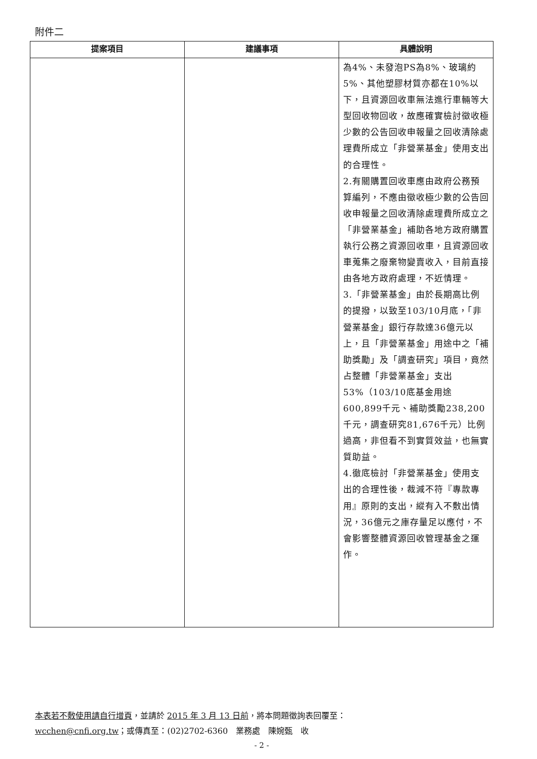附件二
| 提案項目 | 建議事項 | 具體說明 |
| --- | --- | --- |
| | | 為4%、未發泡PS為8%、玻璃約5%、其他塑膠材質亦都在10%以下，且資源回收車無法進行車輛等大型回收物回收，故應確實檢討徵收極少數的公告回收申報量之回收清除處理費所成立「非營業基金」使用支出的合理性。 2.有關購置回收車應由政府公務預算編列，不應由徵收極少數的公告回收申報量之回收清除處理費所成立之「非營業基金」補助各地方政府購置執行公務之資源回收車，且資源回收車蒐集之廢棄物變賣收入，目前直接由各地方政府處理，不近情理。 3.「非營業基金」由於長期高比例的提撥，以致至103/10月底，「非營業基金」銀行存款達36億元以上，且「非營業基金」用途中之「補助獎勵」及「調查研究」項目，竟然占整體「非營業基金」支出53%（103/10底基金用途600,899千元、補助獎勵238,200千元，調查研究81,676千元）比例過高，非但看不到實質效益，也無實質助益。 4.徹底檢討「非營業基金」使用支出的合理性後，裁減不符『專款專用』原則的支出，縱有入不敷出情況，36億元之庫存量足以應付，不會影響整體資源回收管理基金之運作。 |
本表若不敷使用請自行增頁，並請於 2015 年 3 月 13 日前，將本問題徵詢表回覆至：
wcchen@cnfi.org.tw；或傳真至：(02)2702-6360　業務處　陳婉甄　收
- 2 -